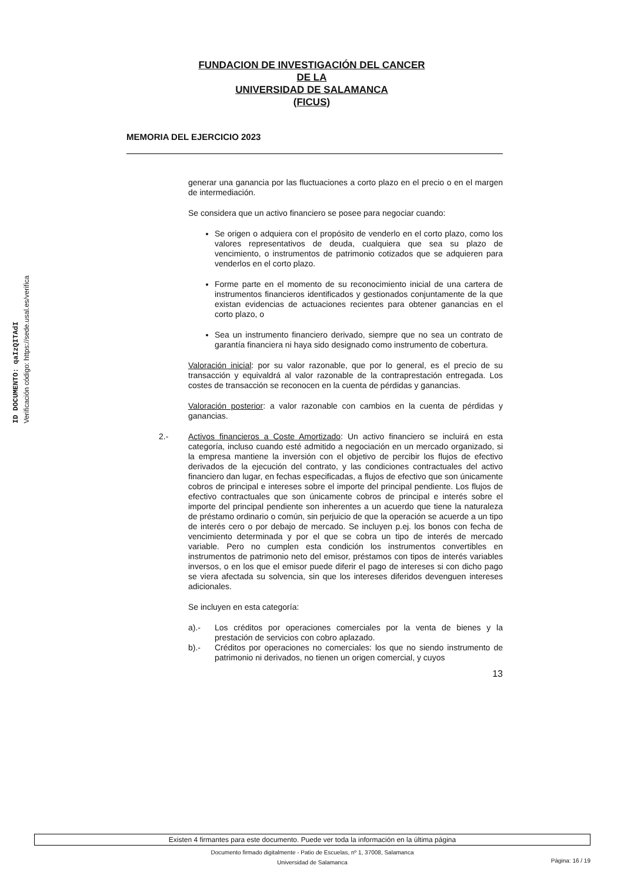ID DOCUMENTO: qaIzQITAdI
Verificación código: https://sede.usal.es/verifica
FUNDACION DE INVESTIGACIÓN DEL CANCER
DE LA
UNIVERSIDAD DE SALAMANCA
(FICUS)
MEMORIA DEL EJERCICIO 2023
generar una ganancia por las fluctuaciones a corto plazo en el precio o en el margen de intermediación.
Se considera que un activo financiero se posee para negociar cuando:
Se origen o adquiera con el propósito de venderlo en el corto plazo, como los valores representativos de deuda, cualquiera que sea su plazo de vencimiento, o instrumentos de patrimonio cotizados que se adquieren para venderlos en el corto plazo.
Forme parte en el momento de su reconocimiento inicial de una cartera de instrumentos financieros identificados y gestionados conjuntamente de la que existan evidencias de actuaciones recientes para obtener ganancias en el corto plazo, o
Sea un instrumento financiero derivado, siempre que no sea un contrato de garantía financiera ni haya sido designado como instrumento de cobertura.
Valoración inicial: por su valor razonable, que por lo general, es el precio de su transacción y equivaldrá al valor razonable de la contraprestación entregada. Los costes de transacción se reconocen en la cuenta de pérdidas y ganancias.
Valoración posterior: a valor razonable con cambios en la cuenta de pérdidas y ganancias.
2.- Activos financieros a Coste Amortizado: Un activo financiero se incluirá en esta categoría, incluso cuando esté admitido a negociación en un mercado organizado, si la empresa mantiene la inversión con el objetivo de percibir los flujos de efectivo derivados de la ejecución del contrato, y las condiciones contractuales del activo financiero dan lugar, en fechas especificadas, a flujos de efectivo que son únicamente cobros de principal e intereses sobre el importe del principal pendiente. Los flujos de efectivo contractuales que son únicamente cobros de principal e interés sobre el importe del principal pendiente son inherentes a un acuerdo que tiene la naturaleza de préstamo ordinario o común, sin perjuicio de que la operación se acuerde a un tipo de interés cero o por debajo de mercado. Se incluyen p.ej. los bonos con fecha de vencimiento determinada y por el que se cobra un tipo de interés de mercado variable. Pero no cumplen esta condición los instrumentos convertibles en instrumentos de patrimonio neto del emisor, préstamos con tipos de interés variables inversos, o en los que el emisor puede diferir el pago de intereses si con dicho pago se viera afectada su solvencia, sin que los intereses diferidos devenguen intereses adicionales.
Se incluyen en esta categoría:
a).- Los créditos por operaciones comerciales por la venta de bienes y la prestación de servicios con cobro aplazado.
b).- Créditos por operaciones no comerciales: los que no siendo instrumento de patrimonio ni derivados, no tienen un origen comercial, y cuyos
13
Existen 4 firmantes para este documento. Puede ver toda la información en la última página
Documento firmado digitalmente - Patio de Escuelas, nº 1, 37008, Salamanca
Universidad de Salamanca
Página: 16 / 19